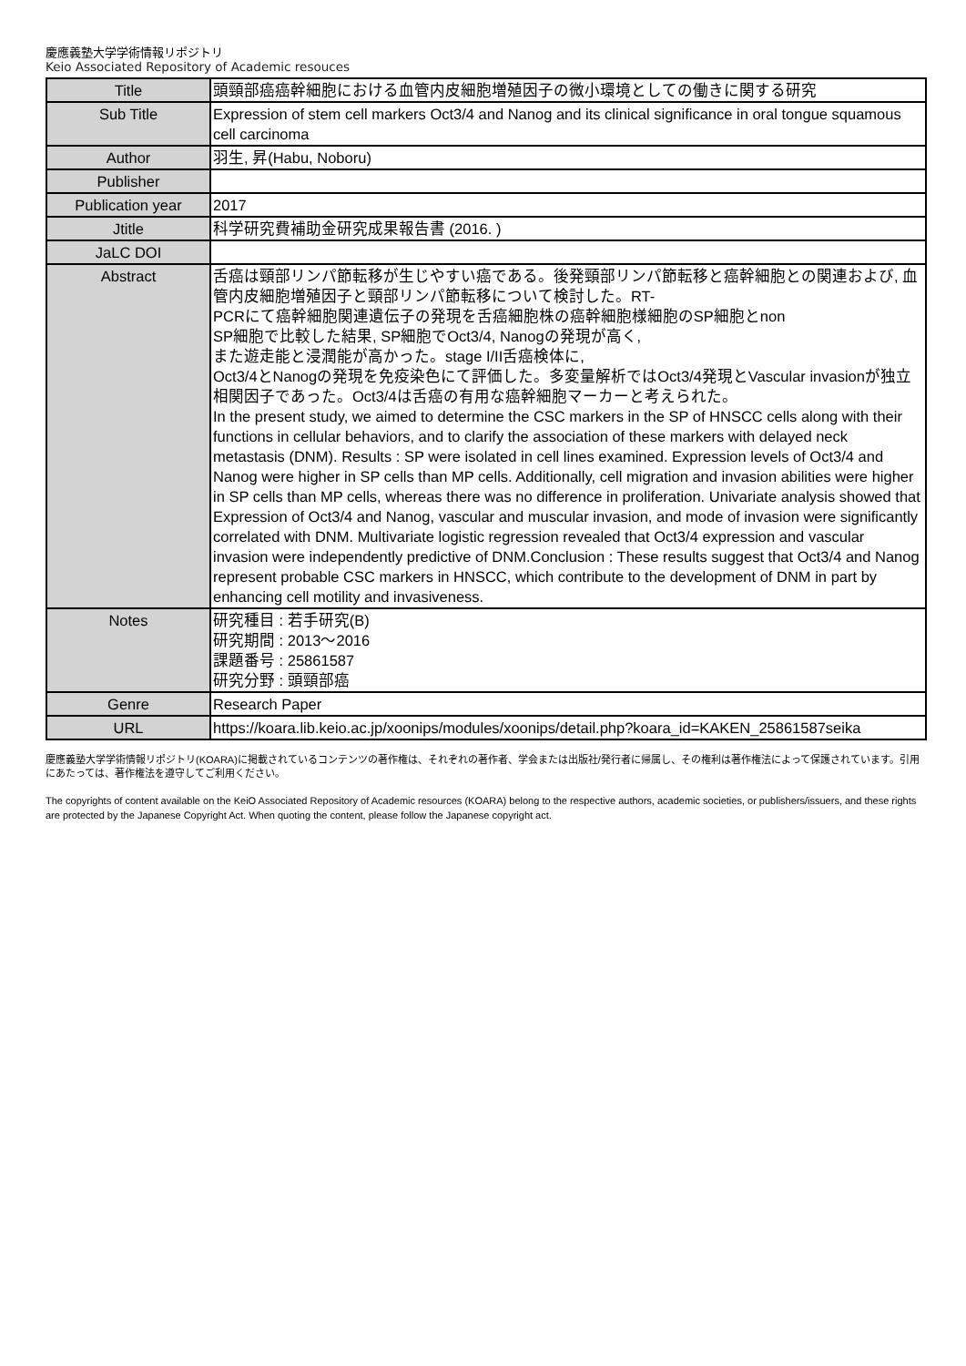慶應義塾大学学術情報リポジトリ
Keio Associated Repository of Academic resouces
| Title | 頭頸部癌癌幹細胞における血管内皮細胞増殖因子の微小環境としての働きに関する研究 |
| Sub Title | Expression of stem cell markers Oct3/4 and Nanog and its clinical significance in oral tongue squamous cell carcinoma |
| Author | 羽生, 昇(Habu, Noboru) |
| Publisher | |
| Publication year | 2017 |
| Jtitle | 科学研究費補助金研究成果報告書 (2016. ) |
| JaLC DOI | |
| Abstract | 舌癌は頸部リンパ節転移が生じやすい癌である。後発頸部リンパ節転移と癌幹細胞との関連および, 血管内皮細胞増殖因子と頸部リンパ節転移について検討した。RT- PCRにて癌幹細胞関連遺伝子の発現を舌癌細胞株の癌幹細胞様細胞のSP細胞とnon SP細胞で比較した結果, SP細胞でOct3/4, Nanogの発現が高く, また遊走能と浸潤能が高かった。stage I/II舌癌検体に, Oct3/4とNanogの発現を免疫染色にて評価した。多変量解析ではOct3/4発現とVascular invasionが独立相関因子であった。Oct3/4は舌癌の有用な癌幹細胞マーカーと考えられた。 In the present study, we aimed to determine the CSC markers in the SP of HNSCC cells along with their functions in cellular behaviors, and to clarify the association of these markers with delayed neck metastasis (DNM). Results : SP were isolated in cell lines examined. Expression levels of Oct3/4 and Nanog were higher in SP cells than MP cells. Additionally, cell migration and invasion abilities were higher in SP cells than MP cells, whereas there was no difference in proliferation. Univariate analysis showed that Expression of Oct3/4 and Nanog, vascular and muscular invasion, and mode of invasion were significantly correlated with DNM. Multivariate logistic regression revealed that Oct3/4 expression and vascular invasion were independently predictive of DNM.Conclusion : These results suggest that Oct3/4 and Nanog represent probable CSC markers in HNSCC, which contribute to the development of DNM in part by enhancing cell motility and invasiveness. |
| Notes | 研究種目 : 若手研究(B) 研究期間 : 2013～2016 課題番号 : 25861587 研究分野 : 頭頸部癌 |
| Genre | Research Paper |
| URL | https://koara.lib.keio.ac.jp/xoonips/modules/xoonips/detail.php?koara_id=KAKEN_25861587seika |
慶應義塾大学学術情報リポジトリ(KOARA)に掲載されているコンテンツの著作権は、それぞれの著作者、学会または出版社/発行者に帰属し、その権利は著作権法によって保護されています。引用にあたっては、著作権法を遵守してご利用ください。
The copyrights of content available on the KeiO Associated Repository of Academic resources (KOARA) belong to the respective authors, academic societies, or publishers/issuers, and these rights are protected by the Japanese Copyright Act. When quoting the content, please follow the Japanese copyright act.